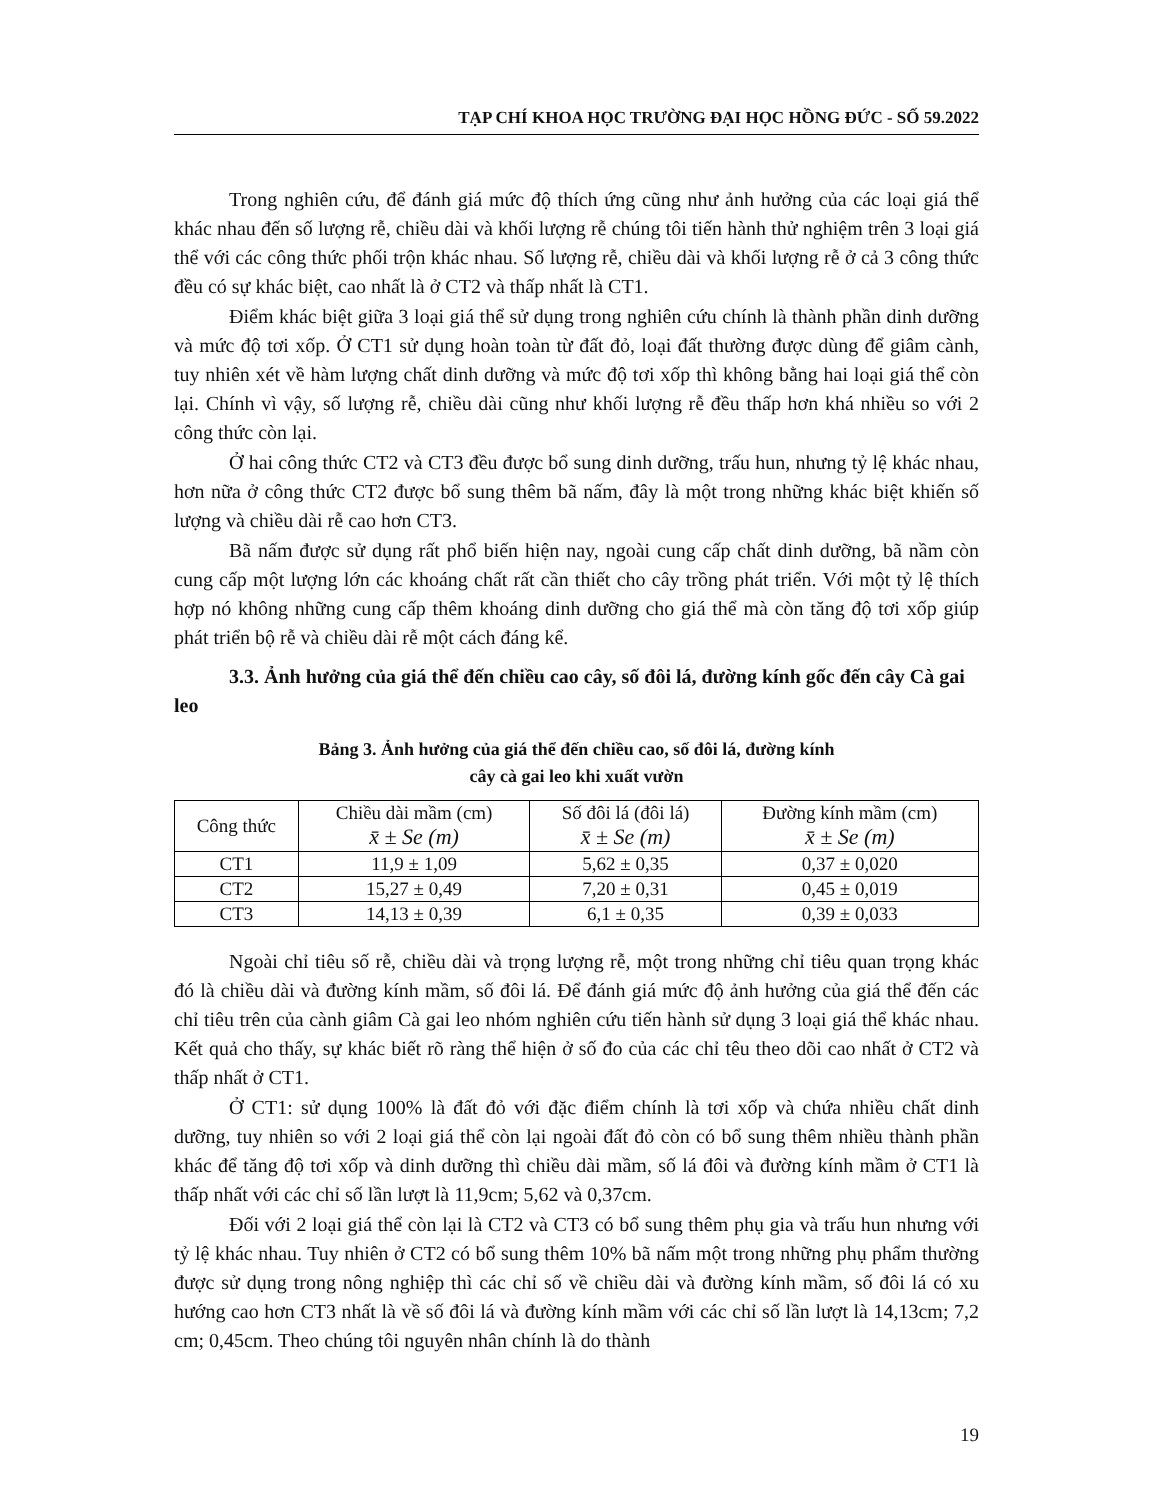TẠP CHÍ KHOA HỌC TRƯỜNG ĐẠI HỌC HỒNG ĐỨC - SỐ 59.2022
Trong nghiên cứu, để đánh giá mức độ thích ứng cũng như ảnh hưởng của các loại giá thể khác nhau đến số lượng rễ, chiều dài và khối lượng rễ chúng tôi tiến hành thử nghiệm trên 3 loại giá thể với các công thức phối trộn khác nhau. Số lượng rễ, chiều dài và khối lượng rễ ở cả 3 công thức đều có sự khác biệt, cao nhất là ở CT2 và thấp nhất là CT1.
Điểm khác biệt giữa 3 loại giá thể sử dụng trong nghiên cứu chính là thành phần dinh dưỡng và mức độ tơi xốp. Ở CT1 sử dụng hoàn toàn từ đất đỏ, loại đất thường được dùng để giâm cành, tuy nhiên xét về hàm lượng chất dinh dưỡng và mức độ tơi xốp thì không bằng hai loại giá thể còn lại. Chính vì vậy, số lượng rễ, chiều dài cũng như khối lượng rễ đều thấp hơn khá nhiều so với 2 công thức còn lại.
Ở hai công thức CT2 và CT3 đều được bổ sung dinh dưỡng, trấu hun, nhưng tỷ lệ khác nhau, hơn nữa ở công thức CT2 được bổ sung thêm bã nấm, đây là một trong những khác biệt khiến số lượng và chiều dài rễ cao hơn CT3.
Bã nấm được sử dụng rất phổ biến hiện nay, ngoài cung cấp chất dinh dưỡng, bã nầm còn cung cấp một lượng lớn các khoáng chất rất cần thiết cho cây trồng phát triển. Với một tỷ lệ thích hợp nó không những cung cấp thêm khoáng dinh dưỡng cho giá thể mà còn tăng độ tơi xốp giúp phát triển bộ rễ và chiều dài rễ một cách đáng kể.
3.3. Ảnh hưởng của giá thể đến chiều cao cây, số đôi lá, đường kính gốc đến cây Cà gai leo
Bảng 3. Ảnh hưởng của giá thể đến chiều cao, số đôi lá, đường kính
cây cà gai leo khi xuất vườn
| Công thức | Chiều dài mầm (cm) x̄ ± Se (m) | Số đôi lá (đôi lá) x̄ ± Se (m) | Đường kính mầm (cm) x̄ ± Se (m) |
| --- | --- | --- | --- |
| CT1 | 11,9 ± 1,09 | 5,62 ± 0,35 | 0,37 ± 0,020 |
| CT2 | 15,27 ± 0,49 | 7,20 ± 0,31 | 0,45 ± 0,019 |
| CT3 | 14,13 ± 0,39 | 6,1 ± 0,35 | 0,39 ± 0,033 |
Ngoài chỉ tiêu số rễ, chiều dài và trọng lượng rễ, một trong những chỉ tiêu quan trọng khác đó là chiều dài và đường kính mầm, số đôi lá. Để đánh giá mức độ ảnh hưởng của giá thể đến các chỉ tiêu trên của cành giâm Cà gai leo nhóm nghiên cứu tiến hành sử dụng 3 loại giá thể khác nhau. Kết quả cho thấy, sự khác biết rõ ràng thể hiện ở số đo của các chỉ têu theo dõi cao nhất ở CT2 và thấp nhất ở CT1.
Ở CT1: sử dụng 100% là đất đỏ với đặc điểm chính là tơi xốp và chứa nhiều chất dinh dưỡng, tuy nhiên so với 2 loại giá thể còn lại ngoài đất đỏ còn có bổ sung thêm nhiều thành phần khác để tăng độ tơi xốp và dinh dưỡng thì chiều dài mầm, số lá đôi và đường kính mầm ở CT1 là thấp nhất với các chỉ số lần lượt là 11,9cm; 5,62 và 0,37cm.
Đối với 2 loại giá thể còn lại là CT2 và CT3 có bổ sung thêm phụ gia và trấu hun nhưng với tỷ lệ khác nhau. Tuy nhiên ở CT2 có bổ sung thêm 10% bã nấm một trong những phụ phẩm thường được sử dụng trong nông nghiệp thì các chỉ số về chiều dài và đường kính mầm, số đôi lá có xu hướng cao hơn CT3 nhất là về số đôi lá và đường kính mầm với các chỉ số lần lượt là 14,13cm; 7,2 cm; 0,45cm. Theo chúng tôi nguyên nhân chính là do thành
19